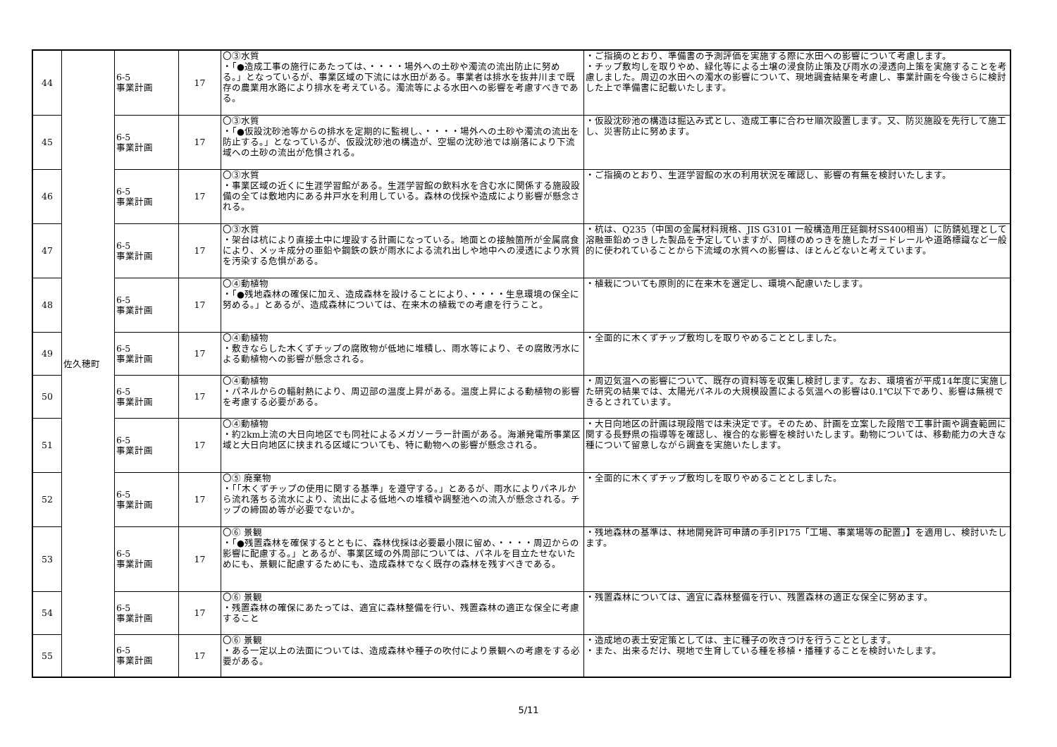| 44 | 佐久穂町 | 6-5 事業計画 | 17 | 〇③水質 ・「●造成工事の施行にあたっては、・・・・場外への土砂や濁流の流出防止に努める。」となっているが、事業区域の下流には水田がある。事業者は排水を抜井川まで既存の農業用水路により排水を考えている。濁流等による水田への影響を考慮すべきである。 | ・ご指摘のとおり、準備書の予測評価を実施する際に水田への影響について考慮します。 ・チップ敷均しを取りやめ、緑化等による土壌の浸食防止策及び雨水の浸透向上策を実施することを考慮しました。周辺の水田への濁水の影響について、現地調査結果を考慮し、事業計画を今後さらに検討した上で準備書に記載いたします。 |
| 45 | | 6-5 事業計画 | 17 | 〇③水質 ・「●仮設沈砂池等からの排水を定期的に監視し、・・・・場外への土砂や濁流の流出を防止する。」となっているが、仮設沈砂池の構造が、空堀の沈砂池では崩落により下流域への土砂の流出が危惧される。 | ・仮設沈砂池の構造は掘込み式とし、造成工事に合わせ順次設置します。又、防災施設を先行して施工し、災害防止に努めます。 |
| 46 | | 6-5 事業計画 | 17 | 〇③水質 ・事業区域の近くに生涯学習館がある。生涯学習館の飲料水を含む水に関係する施設設備の全ては敷地内にある井戸水を利用している。森林の伐採や造成により影響が懸念される。 | ・ご指摘のとおり、生涯学習館の水の利用状況を確認し、影響の有無を検討いたします。 |
| 47 | | 6-5 事業計画 | 17 | 〇③水質 ・架台は杭により直接土中に埋設する計画になっている。地面との接触箇所が金属腐食により、メッキ成分の亜鉛や鋼鉄の鉄が雨水による流れ出しや地中への浸透により水質を汚染する危惧がある。 | ・杭は、Q235（中国の金属材料規格、JIS G3101 一般構造用圧延鋼材SS400相当）に防錆処理として溶融亜鉛めっきした製品を予定していますが、同様のめっきを施したガードレールや道路標識など一般的に使われていることから下流域の水質への影響は、ほとんどないと考えています。 |
| 48 | | 6-5 事業計画 | 17 | 〇④動植物 ・「●残地森林の確保に加え、造成森林を設けることにより、・・・・生息環境の保全に努める。」とあるが、造成森林については、在来木の植栽での考慮を行うこと。 | ・植栽についても原則的に在来木を選定し、環境へ配慮いたします。 |
| 49 | | 6-5 事業計画 | 17 | 〇④動植物 ・敷きならした木くずチップの腐敗物が低地に堆積し、雨水等により、その腐敗汚水による動植物への影響が懸念される。 | ・全面的に木くずチップ敷均しを取りやめることとしました。 |
| 50 | | 6-5 事業計画 | 17 | 〇④動植物 ・パネルからの輻射熱により、周辺部の温度上昇がある。温度上昇による動植物の影響を考慮する必要がある。 | ・周辺気温への影響について、既存の資料等を収集し検討します。なお、環境省が平成14年度に実施した研究の結果では、太陽光パネルの大規模設置による気温への影響は0.1℃以下であり、影響は無視できるとされています。 |
| 51 | | 6-5 事業計画 | 17 | 〇④動植物 ・約2km上流の大日向地区でも同社によるメガソーラー計画がある。海瀬発電所事業区域と大日向地区に挟まれる区域についても、特に動物への影響が懸念される。 | ・大日向地区の計画は現段階では未決定です。そのため、計画を立案した段階で工事計画や調査範囲に関する長野県の指導等を確認し、複合的な影響を検討いたします。動物については、移動能力の大きな種について留意しながら調査を実施いたします。 |
| 52 | | 6-5 事業計画 | 17 | 〇⑤ 廃棄物 ・「「木くずチップの使用に関する基準」を遵守する。」とあるが、雨水によりパネルから流れ落ちる流水により、流出による低地への堆積や調整池への流入が懸念される。チップの締固め等が必要でないか。 | ・全面的に木くずチップ敷均しを取りやめることとしました。 |
| 53 | | 6-5 事業計画 | 17 | 〇⑥ 景観 ・「●残置森林を確保するとともに、森林伐採は必要最小限に留め、・・・・周辺からの影響に配慮する。」とあるが、事業区域の外周部については、パネルを目立たせないためにも、景観に配慮するためにも、造成森林でなく既存の森林を残すべきである。 | ・残地森林の基準は、林地開発許可申請の手引P175「工場、事業場等の配置」】を適用し、検討いたします。 |
| 54 | | 6-5 事業計画 | 17 | 〇⑥ 景観 ・残置森林の確保にあたっては、適宜に森林整備を行い、残置森林の適正な保全に考慮すること | ・残置森林については、適宜に森林整備を行い、残置森林の適正な保全に努めます。 |
| 55 | | 6-5 事業計画 | 17 | 〇⑥ 景観 ・ある一定以上の法面については、造成森林や種子の吹付により景観への考慮をする必要がある。 | ・造成地の表土安定策としては、主に種子の吹きつけを行うこととします。 ・また、出来るだけ、現地で生育している種を移植・播種することを検討いたします。 |
5/11